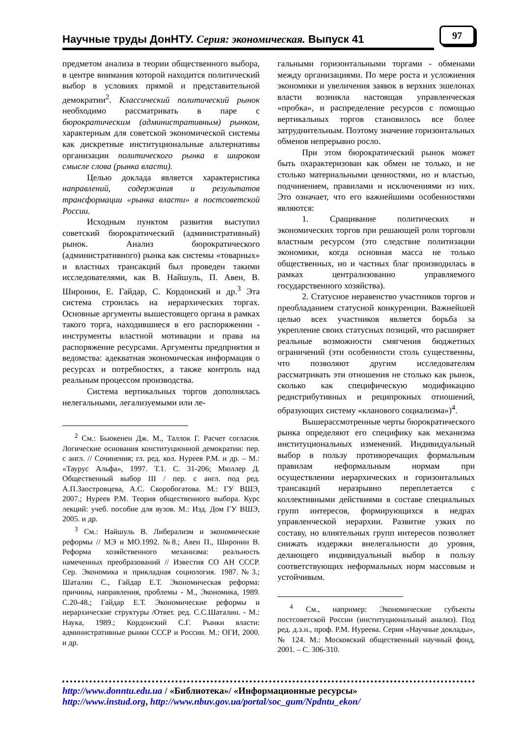Научные труды ДонНТУ. Серия: экономическая. Выпуск 41
97
предметом анализа в теории общественного выбора, в центре внимания которой находится политический выбор в условиях прямой и представительной демократии<sup>2</sup>. Классический политический рынок необходимо рассматривать в паре с бюрократическим (административным) рынком, характерным для советской экономической системы как дискретные институциональные альтернативы организации политического рынка в широком смысле слова (рынка власти).
Целью доклада является характеристика направлений, содержания и результатов трансформации «рынка власти» в постсоветской России.
Исходным пунктом развития выступил советский бюрократический (административный) рынок. Анализ бюрократического (административного) рынка как системы «товарных» и властных трансакций был проведен такими исследователями, как В. Найшуль, П. Авен, В. Широнин, Е. Гайдар, С. Кордонский и др.<sup>3</sup> Эта система строилась на иерархических торгах. Основные аргументы вышестоящего органа в рамках такого торга, находившиеся в его распоряжении - инструменты властной мотивации и права на распоряжение ресурсами. Аргументы предприятия и ведомства: адекватная экономическая информация о ресурсах и потребностях, а также контроль над реальным процессом производства.
Система вертикальных торгов дополнялась нелегальными, легализуемыми или ле-
<sup>2</sup> См.: Бьюкенен Дж. М., Таллок Г. Расчет согласия. Логические основания конституционной демократии: пер. с англ. // Сочинения; гл. ред. кол. Нуреев Р.М. и др. – М.: «Таурус Альфа», 1997. Т.1. С. 31-206; Мюллер Д. Общественный выбор III / пер. с англ. под ред. А.П.Заостровцева, А.С. Скоробогатова. М.: ГУ ВШЭ, 2007.; Нуреев Р.М. Теория общественного выбора. Курс лекций: учеб. пособие для вузов. М.: Изд. Дом ГУ ВШЭ, 2005. и др.
<sup>3</sup> См.: Найшуль В. Либерализм и экономические реформы // МЭ и МО.1992. №8.; Авен П., Широнин В. Реформа хозяйственного механизма: реальность намеченных преобразований // Известия СО АН СССР. Сер. Экономика и прикладная социология. 1987.№3.; Шаталин С., Гайдар Е.Т. Экономическая реформа: причины, направления, проблемы - М., Экономика, 1989. С.20-48.; Гайдар Е.Т. Экономические реформы и иерархические структуры /Ответ. ред. С.С.Шаталин. - М.: Наука, 1989.; Кордонский С.Г. Рынки власти: административные рынки СССР и России. М.: ОГИ, 2000. и др.
гальными горизонтальными торгами - обменами между организациями. По мере роста и усложнения экономики и увеличения заявок в верхних эшелонах власти возникла настоящая управленческая «пробка», и распределение ресурсов с помощью вертикальных торгов становилось все более затруднительным. Поэтому значение горизонтальных обменов непрерывно росло.
При этом бюрократический рынок может быть охарактеризован как обмен не только, и не столько материальными ценностями, но и властью, подчинением, правилами и исключениями из них. Это означает, что его важнейшими особенностями являются:
1. Сращивание политических и экономических торгов при решающей роли торговли властным ресурсом (это следствие политизации экономики, когда основная масса не только общественных, но и частных благ производилась в рамках централизованно управляемого государственного хозяйства).
2. Статусное неравенство участников торгов и преобладанием статусной конкуренции. Важнейшей целью всех участников является борьба за укрепление своих статусных позиций, что расширяет реальные возможности смягчения бюджетных ограничений (эти особенности столь существенны, что позволяют другим исследователям рассматривать эти отношения не столько как рынок, сколько как специфическую модификацию редистрибутивных и реципрокных отношений, образующих систему «кланового социализма»)<sup>4</sup>.
Вышерассмотренные черты бюрократического рынка определяют его специфику как механизма институциональных изменений. Индивидуальный выбор в пользу противоречащих формальным правилам неформальным нормам при осуществлении иерархических и горизонтальных трансакций неразрывно переплетается с коллективными действиями в составе специальных групп интересов, формирующихся в недрах управленческой иерархии. Развитие узких по составу, но влиятельных групп интересов позволяет снижать издержки внелегальности до уровня, делающего индивидуальный выбор в пользу соответствующих неформальных норм массовым и устойчивым.
<sup>4</sup> См., например: Экономические субъекты постсоветской России (институциональный анализ). Под ред. д.э.н., проф. Р.М. Нуреева. Серия «Научные доклады», № 124. М.: Московский общественный научный фонд, 2001. – С. 306-310.
http://www.donntu.edu.ua / «Библиотека»/ «Информационные ресурсы»
http://www.instud.org, http://www.nbuv.gov.ua/portal/soc_gum/Npdntu_ekon/